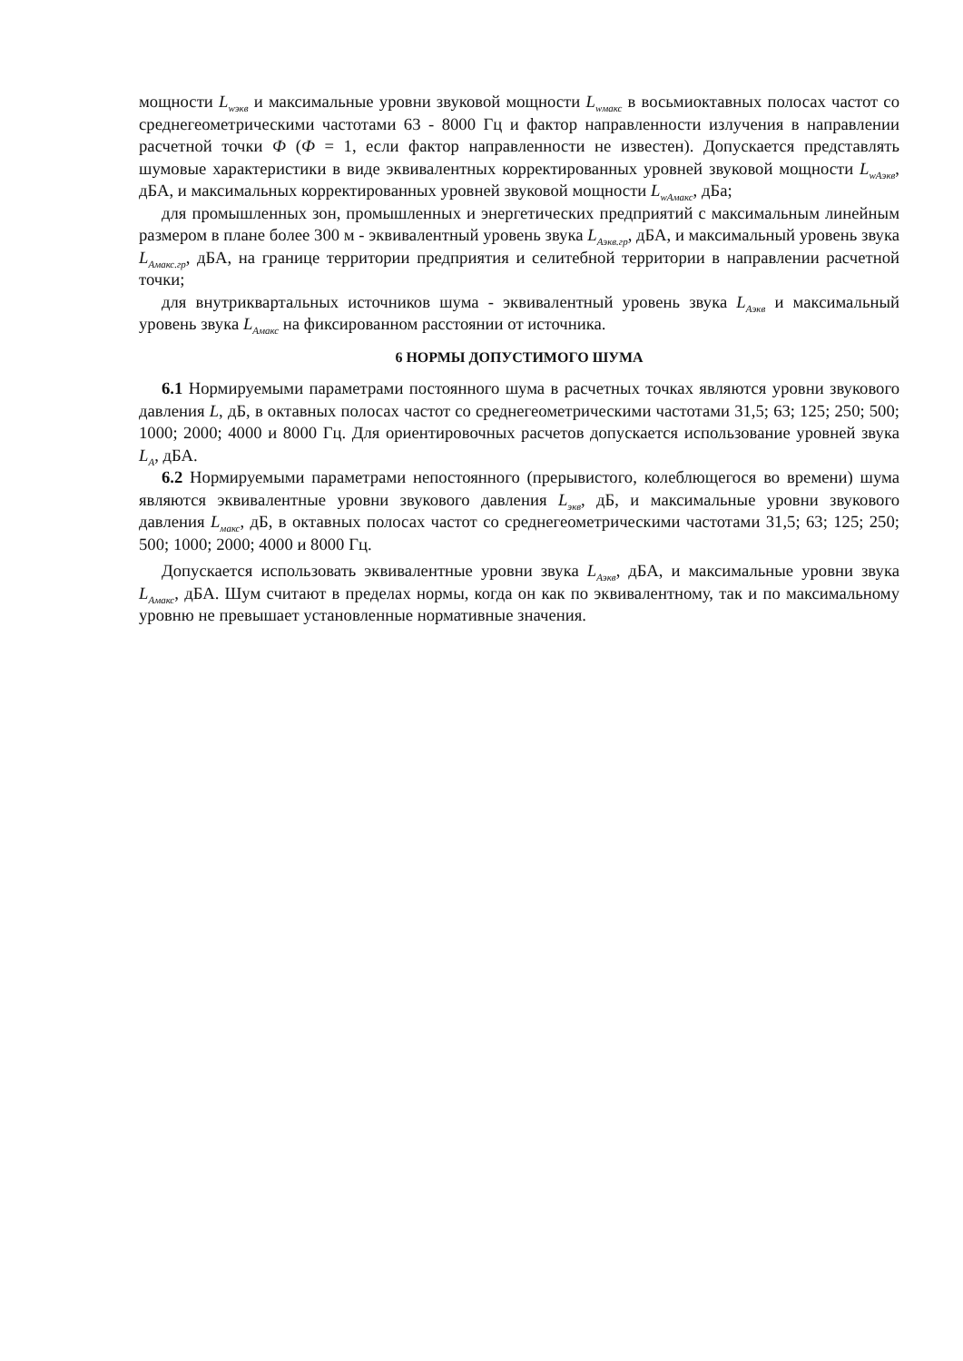мощности L<sub>wэкв</sub> и максимальные уровни звуковой мощности L<sub>wмакс</sub> в восьмиоктавных полосах частот со среднегеометрическими частотами 63 - 8000 Гц и фактор направленности излучения в направлении расчетной точки Ф (Ф = 1, если фактор направленности не известен). Допускается представлять шумовые характеристики в виде эквивалентных корректированных уровней звуковой мощности L<sub>wAэкв</sub>, дБА, и максимальных корректированных уровней звуковой мощности L<sub>wAмакс</sub>, дБа;
для промышленных зон, промышленных и энергетических предприятий с максимальным линейным размером в плане более 300 м - эквивалентный уровень звука L<sub>Aэкв.гр</sub>, дБА, и максимальный уровень звука L<sub>Aмакс.гр</sub>, дБА, на границе территории предприятия и селитебной территории в направлении расчетной точки;
для внутриквартальных источников шума - эквивалентный уровень звука L<sub>Aэкв</sub> и максимальный уровень звука L<sub>Aмакс</sub> на фиксированном расстоянии от источника.
6 НОРМЫ ДОПУСТИМОГО ШУМА
6.1 Нормируемыми параметрами постоянного шума в расчетных точках являются уровни звукового давления L, дБ, в октавных полосах частот со среднегеометрическими частотами 31,5; 63; 125; 250; 500; 1000; 2000; 4000 и 8000 Гц. Для ориентировочных расчетов допускается использование уровней звука L<sub>A</sub>, дБА.
6.2 Нормируемыми параметрами непостоянного (прерывистого, колеблющегося во времени) шума являются эквивалентные уровни звукового давления L<sub>экв</sub>, дБ, и максимальные уровни звукового давления L<sub>макс</sub>, дБ, в октавных полосах частот со среднегеометрическими частотами 31,5; 63; 125; 250; 500; 1000; 2000; 4000 и 8000 Гц.
Допускается использовать эквивалентные уровни звука L<sub>Aэкв</sub>, дБА, и максимальные уровни звука L<sub>Aмакс</sub>, дБА. Шум считают в пределах нормы, когда он как по эквивалентному, так и по максимальному уровню не превышает установленные нормативные значения.